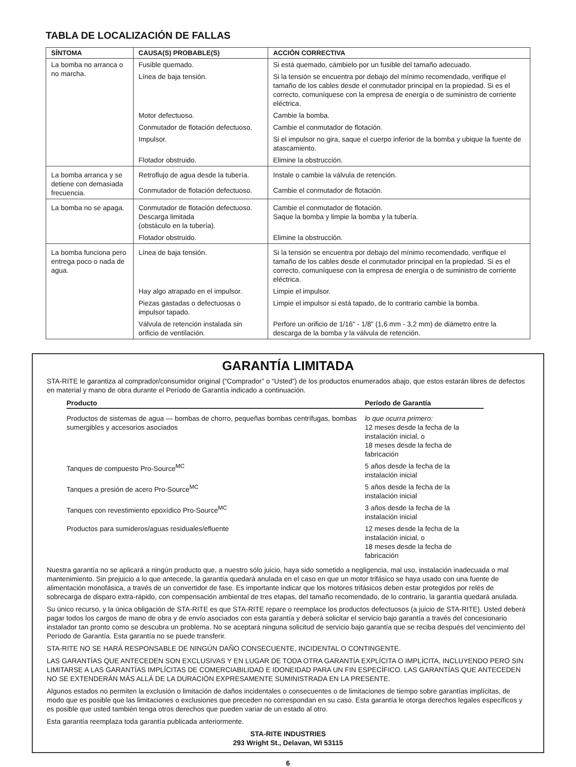TABLA DE LOCALIZACIÓN DE FALLAS
| SÍNTOMA | CAUSA(S) PROBABLE(S) | ACCIÓN CORRECTIVA |
| --- | --- | --- |
| La bomba no arranca o no marcha. | Fusible quemado. | Si está quemado, cámbielo por un fusible del tamaño adecuado. |
| | Línea de baja tensión. | Si la tensión se encuentra por debajo del mínimo recomendado, verifique el tamaño de los cables desde el conmutador principal en la propiedad. Si es el correcto, comuníquese con la empresa de energía o de suministro de corriente eléctrica. |
| | Motor defectuoso. | Cambie la bomba. |
| | Conmutador de flotación defectuoso. | Cambie el conmutador de flotación. |
| | Impulsor. | Si el impulsor no gira, saque el cuerpo inferior de la bomba y ubique la fuente de atascamiento. |
| | Flotador obstruido. | Elimine la obstrucción. |
| La bomba arranca y se detiene con demasiada frecuencia. | Retroflujo de agua desde la tubería. | Instale o cambie la válvula de retención. |
| | Conmutador de flotación defectuoso. | Cambie el conmutador de flotación. |
| La bomba no se apaga. | Conmutador de flotación defectuoso. Descarga limitada (obstáculo en la tubería). | Cambie el conmutador de flotación. Saque la bomba y limpie la bomba y la tubería. |
| | Flotador obstruido. | Elimine la obstrucción. |
| La bomba funciona pero entrega poco o nada de agua. | Línea de baja tensión. | Si la tensión se encuentra por debajo del mínimo recomendado, verifique el tamaño de los cables desde el conmutador principal en la propiedad. Si es el correcto, comuníquese con la empresa de energía o de suministro de corriente eléctrica. |
| | Hay algo atrapado en el impulsor. | Limpie el impulsor. |
| | Piezas gastadas o defectuosas o impulsor tapado. | Limpie el impulsor si está tapado, de lo contrario cambie la bomba. |
| | Válvula de retención instalada sin orificio de ventilación. | Perfore un orificio de 1/16" - 1/8" (1,6 mm - 3,2 mm) de diámetro entre la descarga de la bomba y la válvula de retención. |
GARANTÍA LIMITADA
STA-RITE le garantiza al comprador/consumidor original (“Comprador” o “Usted”) de los productos enumerados abajo, que estos estarán libres de defectos en material y mano de obra durante el Período de Garantía indicado a continuación.
| Producto | Período de Garantía |
| --- | --- |
| Productos de sistemas de agua — bombas de chorro, pequeñas bombas centrífugas, bombas sumergibles y accesorios asociados | lo que ocurra primero: 12 meses desde la fecha de la instalación inicial, o 18 meses desde la fecha de fabricación |
| Tanques de compuesto Pro-Source<sup>MC</sup> | 5 años desde la fecha de la instalación inicial |
| Tanques a presión de acero Pro-Source<sup>MC</sup> | 5 años desde la fecha de la instalación inicial |
| Tanques con revestimiento epoxídico Pro-Source<sup>MC</sup> | 3 años desde la fecha de la instalación inicial |
| Productos para sumideros/aguas residuales/efluente | 12 meses desde la fecha de la instalación inicial, o 18 meses desde la fecha de fabricación |
Nuestra garantía no se aplicará a ningún producto que, a nuestro sólo juicio, haya sido sometido a negligencia, mal uso, instalación inadecuada o mal mantenimiento. Sin prejuicio a lo que antecede, la garantía quedará anulada en el caso en que un motor trifásico se haya usado con una fuente de alimentación monofásica, a través de un convertidor de fase. Es importante indicar que los motores trifásicos deben estar protegidos por relés de sobrecarga de disparo extra-rápido, con compensación ambiental de tres etapas, del tamaño recomendado, de lo contrario, la garantía quedará anulada.
Su único recurso, y la única obligación de STA-RITE es que STA-RITE repare o reemplace los productos defectuosos (a juicio de STA-RITE). Usted deberá pagar todos los cargos de mano de obra y de envío asociados con esta garantía y deberá solicitar el servicio bajo garantía a través del concesionario instalador tan pronto como se descubra un problema. No se aceptará ninguna solicitud de servicio bajo garantía que se reciba después del vencimiento del Período de Garantía. Esta garantía no se puede transferir.
STA-RITE NO SE HARÁ RESPONSABLE DE NINGÚN DAÑO CONSECUENTE, INCIDENTAL O CONTINGENTE.
LAS GARANTÍAS QUE ANTECEDEN SON EXCLUSIVAS Y EN LUGAR DE TODA OTRA GARANTÍA EXPLÍCITA O IMPLÍCITA, INCLUYENDO PERO SIN LIMITARSE A LAS GARANTÍAS IMPLÍCITAS DE COMERCIABILIDAD E IDONEIDAD PARA UN FIN ESPECÍFICO. LAS GARANTÍAS QUE ANTECEDEN NO SE EXTENDERÁN MÁS ALLÁ DE LA DURACIÓN EXPRESAMENTE SUMINISTRADA EN LA PRESENTE.
Algunos estados no permiten la exclusión o limitación de daños incidentales o consecuentes o de limitaciones de tiempo sobre garantías implícitas, de modo que es posible que las limitaciones o exclusiones que preceden no correspondan en su caso. Esta garantía le otorga derechos legales específicos y es posible que usted también tenga otros derechos que pueden variar de un estado al otro.
Esta garantía reemplaza toda garantía publicada anteriormente.
STA-RITE INDUSTRIES
293 Wright St., Delavan, WI 53115
6